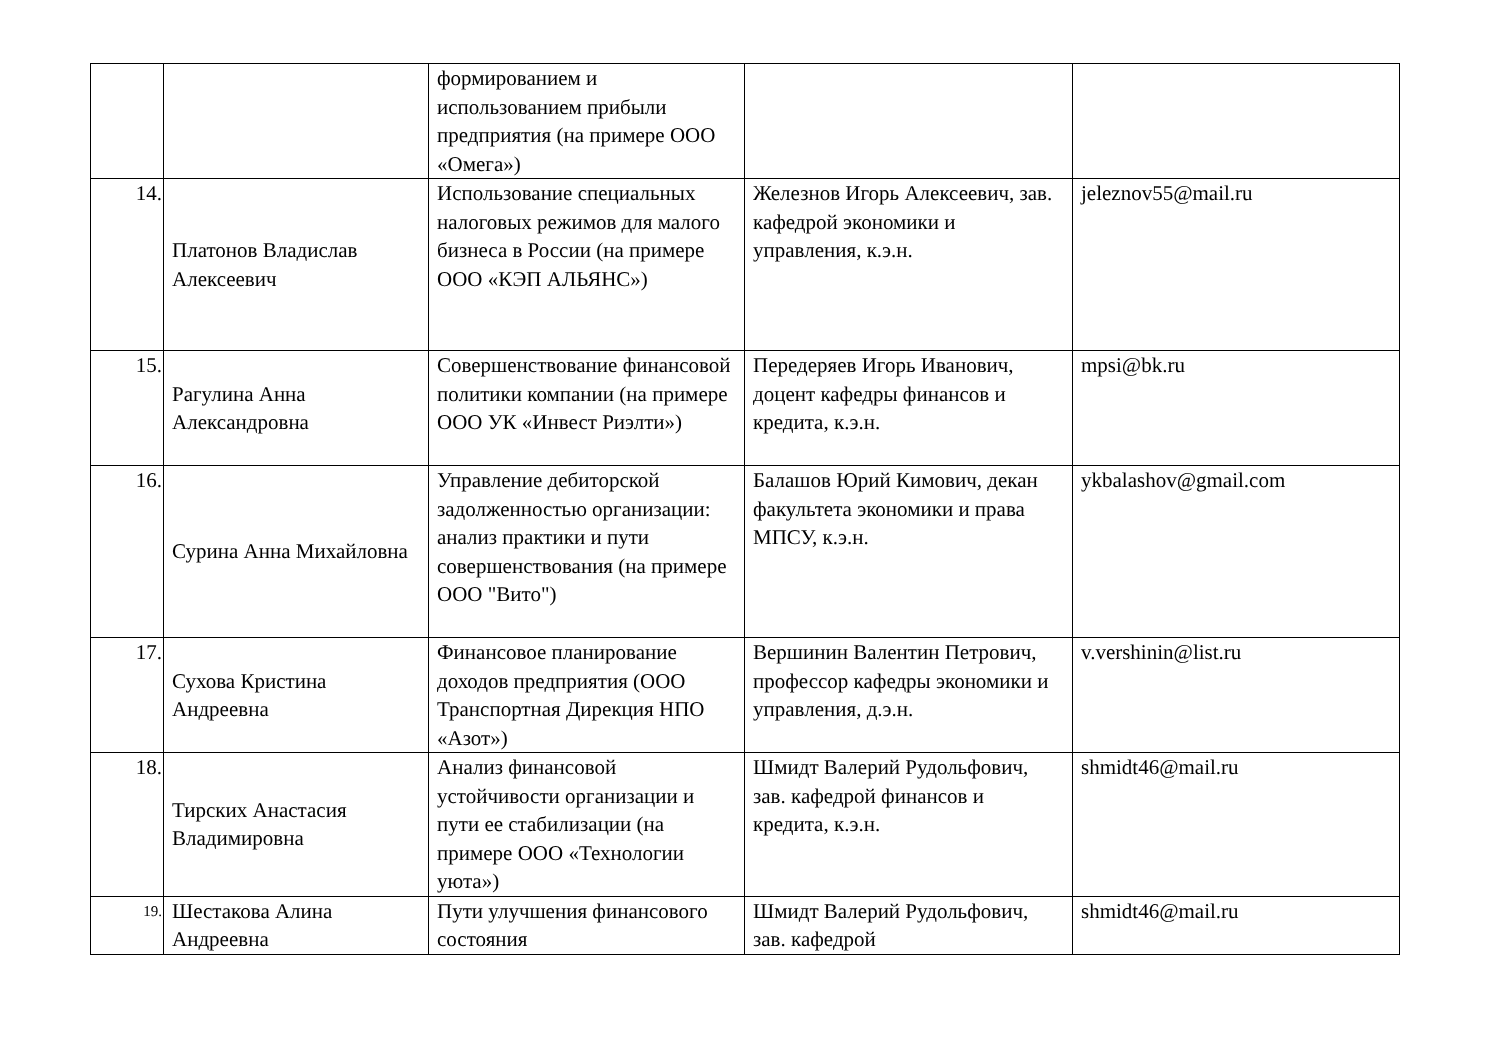| | | формированием и использованием прибыли предприятия (на примере ООО «Омега») | | |
| 14. | Платонов Владислав Алексеевич | Использование специальных налоговых режимов для малого бизнеса в России (на примере ООО «КЭП АЛЬЯНС») | Железнов Игорь Алексеевич, зав. кафедрой экономики и управления, к.э.н. | jeleznov55@mail.ru |
| 15. | Рагулина Анна Александровна | Совершенствование финансовой политики компании (на примере ООО УК «Инвест Риэлти») | Передеряев Игорь Иванович, доцент кафедры финансов и кредита, к.э.н. | mpsi@bk.ru |
| 16. | Сурина Анна Михайловна | Управление дебиторской задолженностью организации: анализ практики и пути совершенствования (на примере ООО "Вито") | Балашов Юрий Кимович, декан факультета экономики и права МПСУ, к.э.н. | ykbalashov@gmail.com |
| 17. | Сухова Кристина Андреевна | Финансовое планирование доходов предприятия (ООО Транспортная Дирекция НПО «Азот») | Вершинин Валентин Петрович, профессор кафедры экономики и управления, д.э.н. | v.vershinin@list.ru |
| 18. | Тирских Анастасия Владимировна | Анализ финансовой устойчивости организации и пути ее стабилизации (на примере ООО «Технологии уюта») | Шмидт Валерий Рудольфович, зав. кафедрой финансов и кредита, к.э.н. | shmidt46@mail.ru |
| 19. | Шестакова Алина Андреевна | Пути улучшения финансового состояния | Шмидт Валерий Рудольфович, зав. кафедрой | shmidt46@mail.ru |